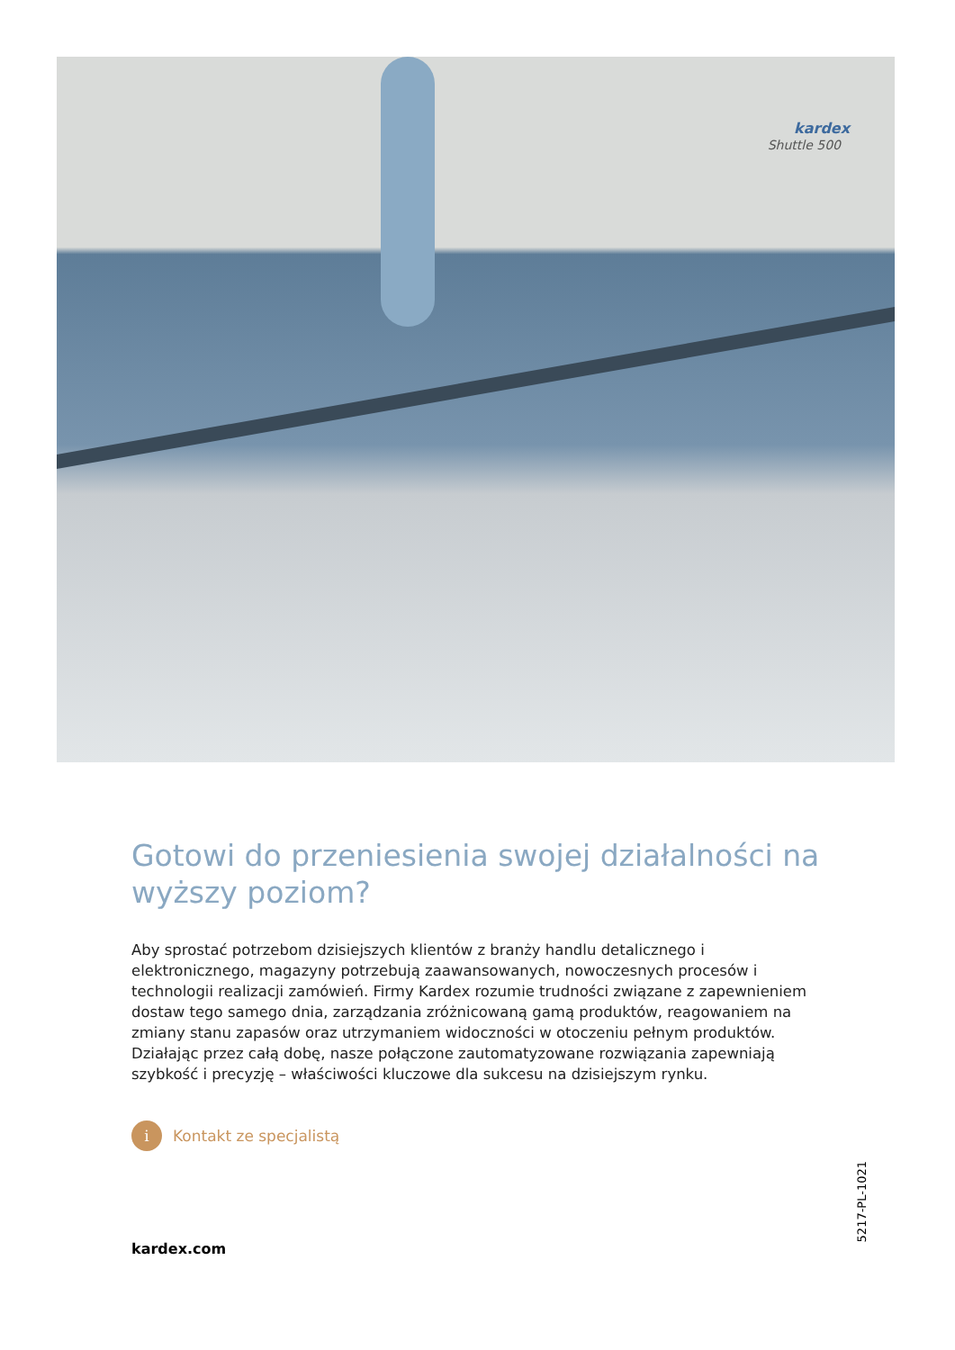kardex
Shuttle 500
Gotowi do przeniesienia swojej działalności na wyższy poziom?
Aby sprostać potrzebom dzisiejszych klientów z branży handlu detalicznego i elektronicznego, magazyny potrzebują zaawansowanych, nowoczesnych procesów i technologii realizacji zamówień. Firmy Kardex rozumie trudności związane z zapewnieniem dostaw tego samego dnia, zarządzania zróżnicowaną gamą produktów, reagowaniem na zmiany stanu zapasów oraz utrzymaniem widoczności w otoczeniu pełnym produktów. Działając przez całą dobę, nasze połączone zautomatyzowane rozwiązania zapewniają szybkość i precyzję – właściwości kluczowe dla sukcesu na dzisiejszym rynku.
i Kontakt ze specjalistą
kardex.com
5217-PL-1021